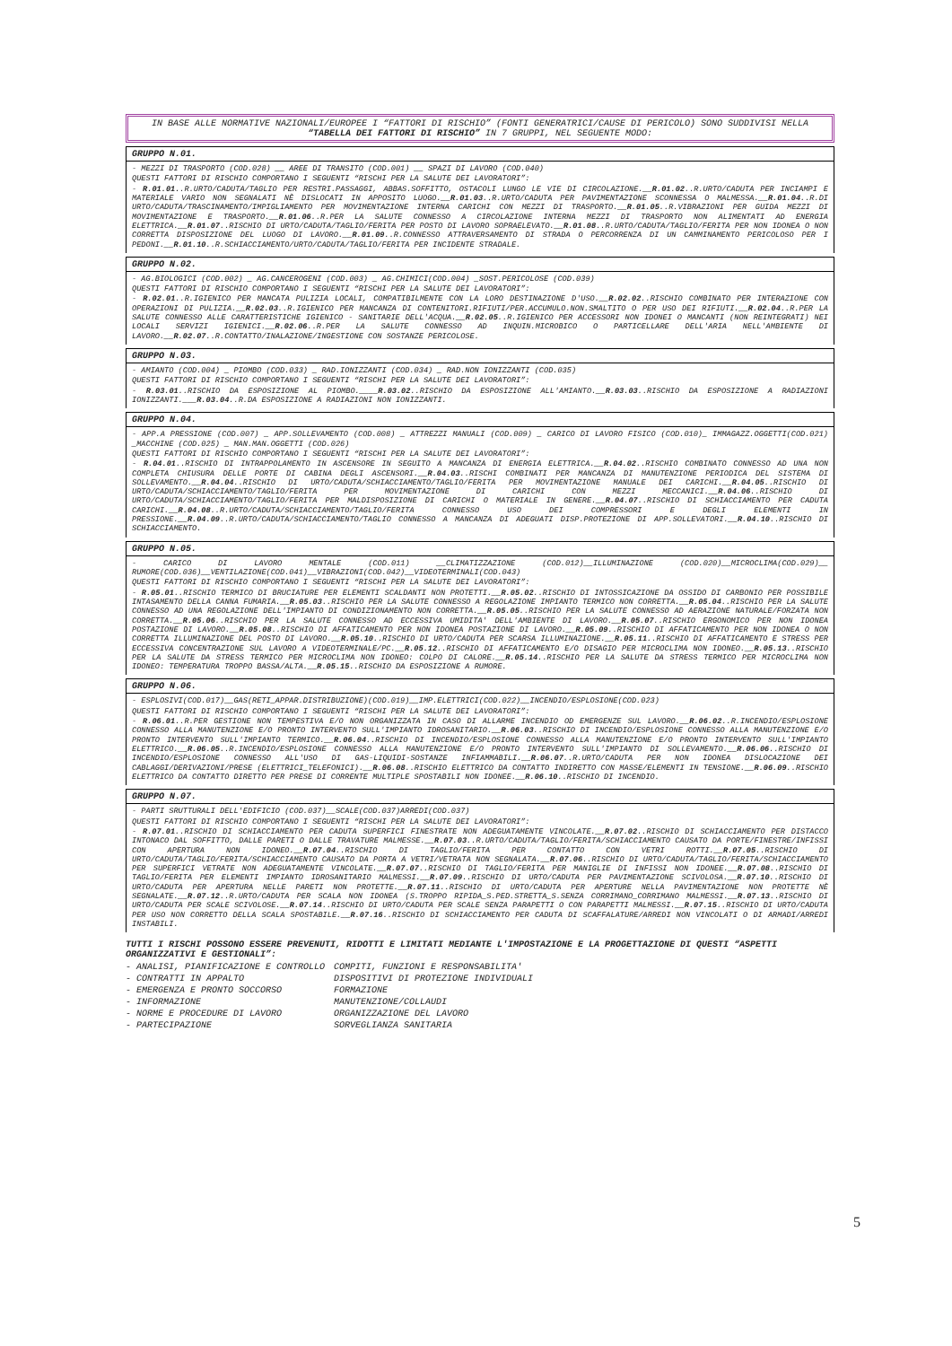IN BASE ALLE NORMATIVE NAZIONALI/EUROPEE I “FATTORI DI RISCHIO” (FONTI GENERATRICI/CAUSE DI PERICOLO) SONO SUDDIVISI NELLA “TABELLA DEI FATTORI DI RISCHIO” IN 7 GRUPPI, NEL SEGUENTE MODO:
GRUPPO N.01.
- MEZZI DI TRASPORTO (COD.028) __ AREE DI TRANSITO (COD.001) __ SPAZI DI LAVORO (COD.040)
QUESTI FATTORI DI RISCHIO COMPORTANO I SEGUENTI “RISCHI PER LA SALUTE DEI LAVORATORI”:
- R.01.01..R.URTO/CADUTA/TAGLIO PER RESTRI.PASSAGGI, ABBAS.SOFFITTO, OSTACOLI LUNGO LE VIE DI CIRCOLAZIONE.__R.01.02..R.URTO/CADUTA PER INCIAMPI E MATERIALE VARIO NON SEGNALATI NÈ DISLOCATI IN APPOSITO LUOGO.__R.01.03..R.URTO/CADUTA PER PAVIMENTAZIONE SCONNESSA O MALMESSA.__R.01.04..R.DI URTO/CADUTA/TRASCINAMENTO/IMPIGLIAMENTO PER MOVIMENTAZIONE INTERNA CARICHI CON MEZZI DI TRASPORTO.__R.01.05..R.VIBRAZIONI PER GUIDA MEZZI DI MOVIMENTAZIONE E TRASPORTO.__R.01.06..R.PER LA SALUTE CONNESSO A CIRCOLAZIONE INTERNA MEZZI DI TRASPORTO NON ALIMENTATI AD ENERGIA ELETTRICA.__R.01.07..RISCHIO DI URTO/CADUTA/TAGLIO/FERITA PER POSTO DI LAVORO SOPRAELEVATO.__R.01.08..R.URTO/CADUTA/TAGLIO/FERITA PER NON IDONEA O NON CORRETTA DISPOSIZIONE DEL LUOGO DI LAVORO.__R.01.09..R.CONNESSO ATTRAVERSAMENTO DI STRADA O PERCORRENZA DI UN CAMMINAMENTO PERICOLOSO PER I PEDONI.__R.01.10..R.SCHIACCIAMENTO/URTO/CADUTA/TAGLIO/FERITA PER INCIDENTE STRADALE.
GRUPPO N.02.
- AG.BIOLOGICI (COD.002) _ AG.CANCEROGENI (COD.003) _ AG.CHIMICI(COD.004) _SOST.PERICOLOSE (COD.039)
QUESTI FATTORI DI RISCHIO COMPORTANO I SEGUENTI “RISCHI PER LA SALUTE DEI LAVORATORI”:
- R.02.01..R.IGIENICO PER MANCATA PULIZIA LOCALI, COMPATIBILMENTE CON LA LORO DESTINAZIONE D'USO.__R.02.02..RISCHIO COMBINATO PER INTERAZIONE CON OPERAZIONI DI PULIZIA.__R.02.03..R.IGIENICO PER MANCANZA DI CONTENITORI.RIFIUTI/PER.ACCUMULO.NON.SMALTITO O PER USO DEI RIFIUTI.__R.02.04..R.PER LA SALUTE CONNESSO ALLE CARATTERISTICHE IGIENICO - SANITARIE DELL'ACQUA.__R.02.05..R.IGIENICO PER ACCESSORI NON IDONEI O MANCANTI (NON REINTEGRATI) NEI LOCALI SERVIZI IGIENICI.__R.02.06..R.PER LA SALUTE CONNESSO AD INQUIN.MICROBICO O PARTICELLARE DELL'ARIA NELL'AMBIENTE DI LAVORO.__R.02.07..R.CONTATTO/INALAZIONE/INGESTIONE CON SOSTANZE PERICOLOSE.
GRUPPO N.03.
- AMIANTO (COD.004) _ PIOMBO (COD.033) _ RAD.IONIZZANTI (COD.034) _ RAD.NON IONIZZANTI (COD.035)
QUESTI FATTORI DI RISCHIO COMPORTANO I SEGUENTI “RISCHI PER LA SALUTE DEI LAVORATORI”:
- R.03.01..RISCHIO DA ESPOSIZIONE AL PIOMBO.____R.03.02..RISCHIO DA ESPOSIZIONE ALL'AMIANTO.__R.03.03..RISCHIO DA ESPOSIZIONE A RADIAZIONI IONIZZANTI.___R.03.04..R.DA ESPOSIZIONE A RADIAZIONI NON IONIZZANTI.
GRUPPO N.04.
- APP.A PRESSIONE (COD.007) _ APP.SOLLEVAMENTO (COD.008) _ ATTREZZI MANUALI (COD.009) _ CARICO DI LAVORO FISICO (COD.010)_ IMMAGAZZ.OGGETTI(COD.021) _MACCHINE (COD.025) _ MAN.MAN.OGGETTI (COD.026)
QUESTI FATTORI DI RISCHIO COMPORTANO I SEGUENTI “RISCHI PER LA SALUTE DEI LAVORATORI”:
- R.04.01..RISCHIO DI INTRAPPOLAMENTO IN ASCENSORE IN SEGUITO A MANCANZA DI ENERGIA ELETTRICA.__R.04.02..RISCHIO COMBINATO CONNESSO AD UNA NON COMPLETA CHIUSURA DELLE PORTE DI CABINA DEGLI ASCENSORI.__R.04.03..RISCHI COMBINATI PER MANCANZA DI MANUTENZIONE PERIODICA DEL SISTEMA DI SOLLEVAMENTO.__R.04.04..RISCHIO DI URTO/CADUTA/SCHIACCIAMENTO/TAGLIO/FERITA PER MOVIMENTAZIONE MANUALE DEI CARICHI.__R.04.05..RISCHIO DI URTO/CADUTA/SCHIACCIAMENTO/TAGLIO/FERITA PER MOVIMENTAZIONE DI CARICHI CON MEZZI MECCANICI.__R.04.06..RISCHIO DI URTO/CADUTA/SCHIACCIAMENTO/TAGLIO/FERITA PER MALDISPOSIZIONE DI CARICHI O MATERIALE IN GENERE.__R.04.07..RISCHIO DI SCHIACCIAMENTO PER CADUTA CARICHI.__R.04.08..R.URTO/CADUTA/SCHIACCIAMENTO/TAGLIO/FERITA CONNESSO USO DEI COMPRESSORI E DEGLI ELEMENTI IN PRESSIONE.__R.04.09..R.URTO/CADUTA/SCHIACCIAMENTO/TAGLIO CONNESSO A MANCANZA DI ADEGUATI DISP.PROTEZIONE DI APP.SOLLEVATORI.__R.04.10..RISCHIO DI SCHIACCIAMENTO.
GRUPPO N.05.
- CARICO DI LAVORO MENTALE (COD.011) __CLIMATIZZAZIONE (COD.012)__ILLUMINAZIONE (COD.020)__MICROCLIMA(COD.029)__ RUMORE(COD.036)__VENTILAZIONE(COD.041)__VIBRAZIONI(COD.042)__VIDEOTERMINALI(COD.043)
QUESTI FATTORI DI RISCHIO COMPORTANO I SEGUENTI “RISCHI PER LA SALUTE DEI LAVORATORI”:
- R.05.01..RISCHIO TERMICO DI BRUCIATURE PER ELEMENTI SCALDANTI NON PROTETTI.__R.05.02..RISCHIO DI INTOSSICAZIONE DA OSSIDO DI CARBONIO PER POSSIBILE INTASAMENTO DELLA CANNA FUMARIA.__R.05.03..RISCHIO PER LA SALUTE CONNESSO A REGOLAZIONE IMPIANTO TERMICO NON CORRETTA.__R.05.04..RISCHIO PER LA SALUTE CONNESSO AD UNA REGOLAZIONE DELL'IMPIANTO DI CONDIZIONAMENTO NON CORRETTA.__R.05.05..RISCHIO PER LA SALUTE CONNESSO AD AERAZIONE NATURALE/FORZATA NON CORRETTA.__R.05.06..RISCHIO PER LA SALUTE CONNESSO AD ECCESSIVA UMIDITA' DELL'AMBIENTE DI LAVORO.__R.05.07..RISCHIO ERGONOMICO PER NON IDONEA POSTAZIONE DI LAVORO.__R.05.08..RISCHIO DI AFFATICAMENTO PER NON IDONEA POSTAZIONE DI LAVORO.__R.05.09..RISCHIO DI AFFATICAMENTO PER NON IDONEA O NON CORRETTA ILLUMINAZIONE DEL POSTO DI LAVORO.__R.05.10..RISCHIO DI URTO/CADUTA PER SCARSA ILLUMINAZIONE.__R.05.11..RISCHIO DI AFFATICAMENTO E STRESS PER ECCESSIVA CONCENTRAZIONE SUL LAVORO A VIDEOTERMINALE/PC.__R.05.12..RISCHIO DI AFFATICAMENTO E/O DISAGIO PER MICROCLIMA NON IDONEO.__R.05.13..RISCHIO PER LA SALUTE DA STRESS TERMICO PER MICROCLIMA NON IDONEO: COLPO DI CALORE.__R.05.14..RISCHIO PER LA SALUTE DA STRESS TERMICO PER MICROCLIMA NON IDONEO: TEMPERATURA TROPPO BASSA/ALTA.__R.05.15..RISCHIO DA ESPOSIZIONE A RUMORE.
GRUPPO N.06.
- ESPLOSIVI(COD.017)__GAS(RETI_APPAR.DISTRIBUZIONE)(COD.019)__IMP.ELETTRICI(COD.022)__INCENDIO/ESPLOSIONE(COD.023)
QUESTI FATTORI DI RISCHIO COMPORTANO I SEGUENTI “RISCHI PER LA SALUTE DEI LAVORATORI”:
- R.06.01..R.PER GESTIONE NON TEMPESTIVA E/O NON ORGANIZZATA IN CASO DI ALLARME INCENDIO OD EMERGENZE SUL LAVORO.__R.06.02..R.INCENDIO/ESPLOSIONE CONNESSO ALLA MANUTENZIONE E/O PRONTO INTERVENTO SULL'IMPIANTO IDROSANITARIO.__R.06.03..RISCHIO DI INCENDIO/ESPLOSIONE CONNESSO ALLA MANUTENZIONE E/O PRONTO INTERVENTO SULL'IMPIANTO TERMICO.__R.06.04..RISCHIO DI INCENDIO/ESPLOSIONE CONNESSO ALLA MANUTENZIONE E/O PRONTO INTERVENTO SULL'IMPIANTO ELETTRICO.__R.06.05..R.INCENDIO/ESPLOSIONE CONNESSO ALLA MANUTENZIONE E/O PRONTO INTERVENTO SULL'IMPIANTO DI SOLLEVAMENTO.__R.06.06..RISCHIO DI INCENDIO/ESPLOSIONE CONNESSO ALL'USO DI GAS-LIQUIDI-SOSTANZE INFIAMMABILI.__R.06.07..R.URTO/CADUTA PER NON IDONEA DISLOCAZIONE DEI CABLAGGI/DERIVAZIONI/PRESE (ELETTRICI_TELEFONICI).__R.06.08..RISCHIO ELETTRICO DA CONTATTO INDIRETTO CON MASSE/ELEMENTI IN TENSIONE.__R.06.09..RISCHIO ELETTRICO DA CONTATTO DIRETTO PER PRESE DI CORRENTE MULTIPLE SPOSTABILI NON IDONEE.__R.06.10..RISCHIO DI INCENDIO.
GRUPPO N.07.
- PARTI SRUTTURALI DELL'EDIFICIO (COD.037)__SCALE(COD.037)ARREDI(COD.037)
QUESTI FATTORI DI RISCHIO COMPORTANO I SEGUENTI “RISCHI PER LA SALUTE DEI LAVORATORI”:
- R.07.01..RISCHIO DI SCHIACCIAMENTO PER CADUTA SUPERFICI FINESTRATE NON ADEGUATAMENTE VINCOLATE.__R.07.02..RISCHIO DI SCHIACCIAMENTO PER DISTACCO INTONACO DAL SOFFITTO, DALLE PARETI O DALLE TRAVATURE MALMESSE.__R.07.03..R.URTO/CADUTA/TAGLIO/FERITA/SCHIACCIAMENTO CAUSATO DA PORTE/FINESTRE/INFISSI CON APERTURA NON IDONEO.__R.07.04..RISCHIO DI TAGLIO/FERITA PER CONTATTO CON VETRI ROTTI.__R.07.05..RISCHIO DI URTO/CADUTA/TAGLIO/FERITA/SCHIACCIAMENTO CAUSATO DA PORTA A VETRI/VETRATA NON SEGNALATA.__R.07.06..RISCHIO DI URTO/CADUTA/TAGLIO/FERITA/SCHIACCIAMENTO PER SUPERFICI VETRATE NON ADEGUATAMENTE VINCOLATE.__R.07.07..RISCHIO DI TAGLIO/FERITA PER MANIGLIE DI INFISSI NON IDONEE.__R.07.08..RISCHIO DI TAGLIO/FERITA PER ELEMENTI IMPIANTO IDROSANITARIO MALMESSI.__R.07.09..RISCHIO DI URTO/CADUTA PER PAVIMENTAZIONE SCIVOLOSA.__R.07.10..RISCHIO DI URTO/CADUTA PER APERTURA NELLE PARETI NON PROTETTE.__R.07.11..RISCHIO DI URTO/CADUTA PER APERTURE NELLA PAVIMENTAZIONE NON PROTETTE NÈ SEGNALATE.__R.07.12..R.URTO/CADUTA PER SCALA NON IDONEA (S.TROPPO RIPIDA_S.PED.STRETTA_S.SENZA CORRIMANO_CORRIMANO MALMESSI.__R.07.13..RISCHIO DI URTO/CADUTA PER SCALE SCIVOLOSE.__R.07.14..RISCHIO DI URTO/CADUTA PER SCALE SENZA PARAPETTI O CON PARAPETTI MALMESSI.__R.07.15..RISCHIO DI URTO/CADUTA PER USO NON CORRETTO DELLA SCALA SPOSTABILE.__R.07.16..RISCHIO DI SCHIACCIAMENTO PER CADUTA DI SCAFFALATURE/ARREDI NON VINCOLATI O DI ARMADI/ARREDI INSTABILI.
TUTTI I RISCHI POSSONO ESSERE PREVENUTI, RIDOTTI E LIMITATI MEDIANTE L'IMPOSTAZIONE E LA PROGETTAZIONE DI QUESTI “ASPETTI ORGANIZZATIVI E GESTIONALI”:
| - ANALISI, PIANIFICAZIONE E CONTROLLO | COMPITI, FUNZIONI E RESPONSABILITA' |
| - CONTRATTI IN APPALTO | DISPOSITIVI DI PROTEZIONE INDIVIDUALI |
| - EMERGENZA E PRONTO SOCCORSO | FORMAZIONE |
| - INFORMAZIONE | MANUTENZIONE/COLLAUDI |
| - NORME E PROCEDURE DI LAVORO | ORGANIZZAZIONE DEL LAVORO |
| - PARTECIPAZIONE | SORVEGLIANZA SANITARIA |
5